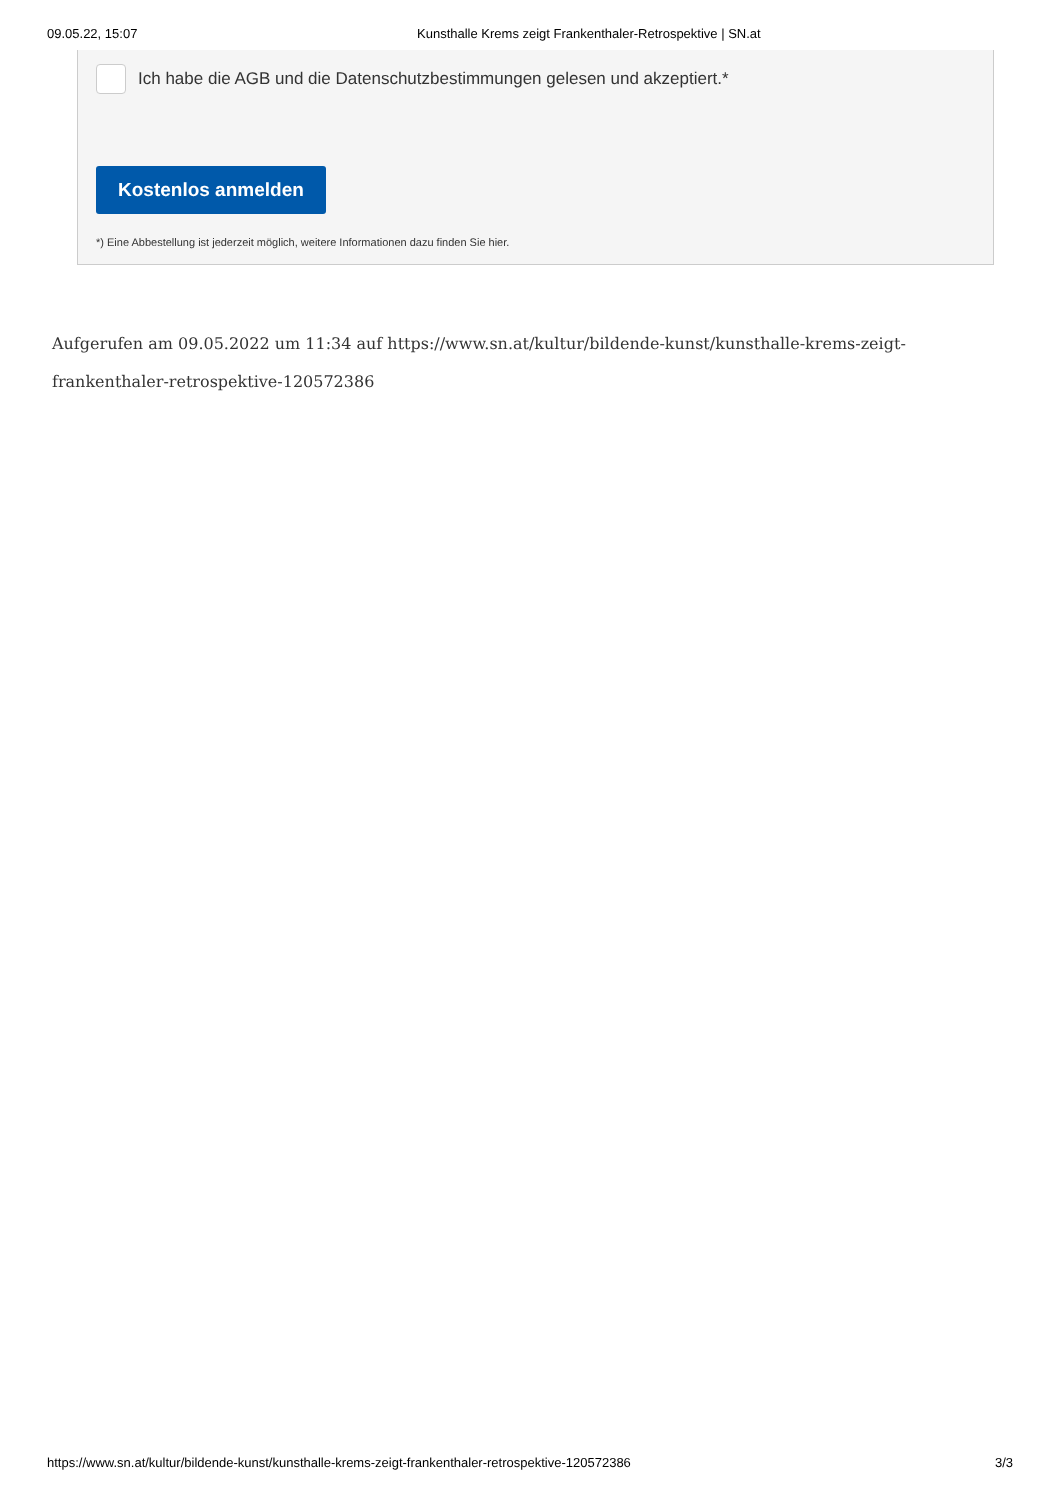09.05.22, 15:07 Kunsthalle Krems zeigt Frankenthaler-Retrospektive | SN.at
Ich habe die AGB und die Datenschutzbestimmungen gelesen und akzeptiert.*
Kostenlos anmelden
*) Eine Abbestellung ist jederzeit möglich, weitere Informationen dazu finden Sie hier.
Aufgerufen am 09.05.2022 um 11:34 auf https://www.sn.at/kultur/bildende-kunst/kunsthalle-krems-zeigt-frankenthaler-retrospektive-120572386
https://www.sn.at/kultur/bildende-kunst/kunsthalle-krems-zeigt-frankenthaler-retrospektive-120572386 3/3